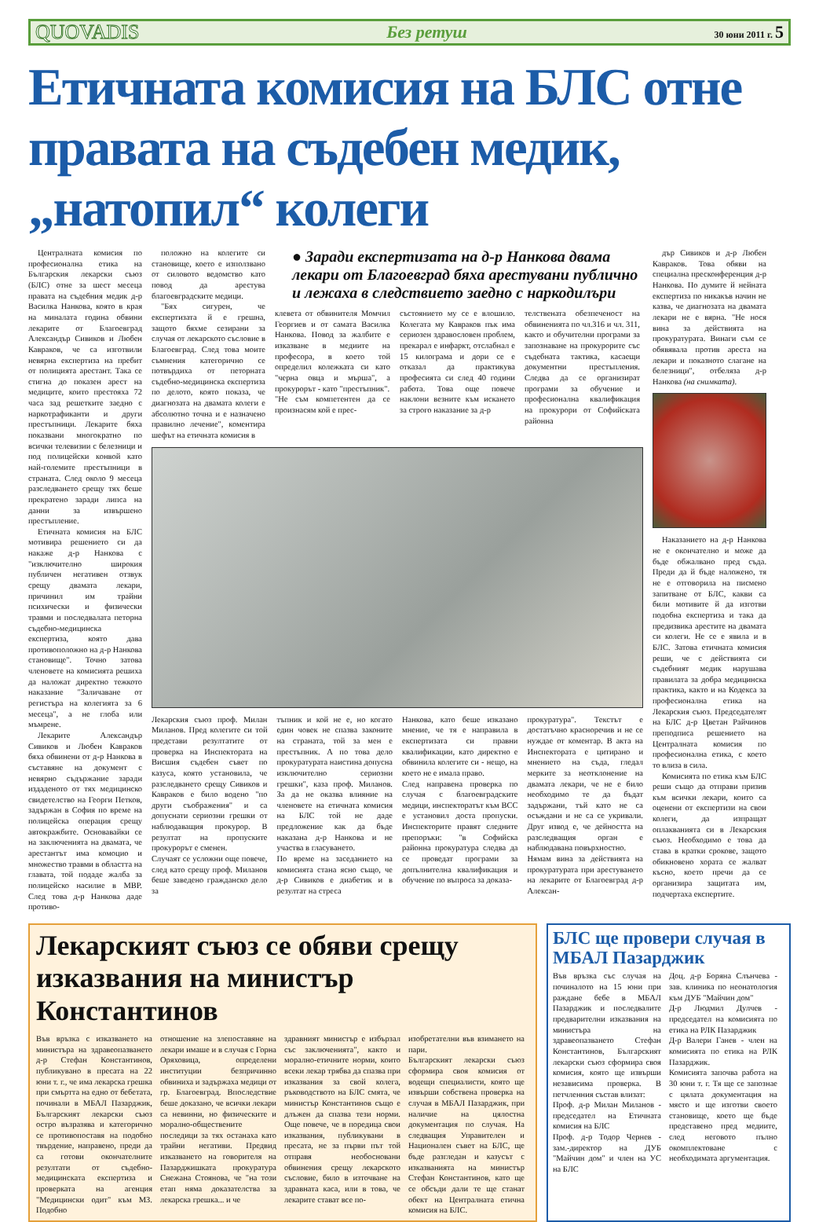QUOVADIS Без ретуш 30 юни 2011 г. 5
Етичната комисия на БЛС отне правата на съдебен медик, „натопил“ колеги
Централната комисия по професионална етика на Българския лекарски съюз (БЛС) отне за шест месеца правата на съдебния медик д-р Василка Нанкова, която в края на миналата година обвини лекарите от Благоевград Александър Сивиков и Любен Кавраков, че са изготвили невярна експертиза на пребит от полицията арестант. Така се стигна до показен арест на медиците, които престояха 72 часа зад решетките заедно с наркотрафиканти и други престъпници. Лекарите бяха показвани многократно по всички телевизии с белезници и под полицейски конвой като най-големите престъпници в страната. След около 9 месеца разследването срещу тях беше прекратено заради липса на данни за извършено престъпление.
Етичната комисия на БЛС мотивира решението си да накаже д-р Нанкова с "изключително широкия публичен негативен отзвук срещу двамата лекари, причинил им трайни психически и физически травми и последвалата петорна съдебно-медицинска експертиза, която дава противоположно на д-р Нанкова становище". Точно затова членовете на комисията решиха да наложат директно тежкото наказание "Заличаване от регистъра на колегията за 6 месеца", а не глоба или мъмрене.
Лекарите Александър Сивиков и Любен Кавраков бяха обвинени от д-р Нанкова в съставяне на документ с невярно съдържание заради издаденото от тях медицинско свидетелство на Георги Петков, задържан в София по време на полицейска операция срещу автокражбите. Основавайки се на заключенията на двамата, че арестантът има комоцио и множество травми в областта на главата, той подаде жалба за полицейско насилие в МВР. След това д-р Нанкова даде противо-
положно на колегите си становище, което е използвано от силовото ведомство като повод да арестува благоевградските медици.
"Бях сигурен, че експертизата й е грешна, защото бяхме сезирани за случая от лекарското съсловие в Благоевград. След това моите съмнения категорично се потвърдиха от петорната съдебно-медицинска експертиза по делото, която показа, че диагнозата на двамата колеги е абсолютно точна и е назначено правилно лечение", коментира шефът на етичната комисия в
● Заради експертизата на д-р Нанкова двама лекари от Благоевград бяха арестувани публично и лежаха в следствието заедно с наркодилъри
клевета от обвинителя Момчил Георгиев и от самата Василка Нанкова. Повод за жалбите е изказване в медиите на професора, в което той определил колежката си като "черна овца и мърша", а прокурорът - като "престъпник".
"Не съм компетентен да се произнасям кой е прес-
състоянието му се е влошило. Колегата му Кавраков пък има сериозен здравословен проблем, прекарал е инфаркт, отслабнал е 15 килограма и дори се е отказал да практикува професията си след 40 години работа. Това още повече наклони везните към искането за строго наказание за д-р
телствената обезпеченост на обвиненията по чл.316 и чл. 311, както и обучителни програми за запознаване на прокурорите със съдебната тактика, касаещи документни престъпления. Следва да се организират програми за обучение и професионална квалификация на прокурори от Софийската районна
Лекарския съюз проф. Милан Миланов. Пред колегите си той представи резултатите от проверка на Инспектората на Висшия съдебен съвет по казуса, която установила, че разследването срещу Сивиков и Кавраков е било водено "по други съображения" и са допуснати сериозни грешки от наблюдаващия прокурор. В резултат на пропуските прокурорът е сменен.
Случаят се усложни още повече, след като срещу проф. Миланов беше заведено гражданско дело за
тъпник и кой не е, но когато един човек не спазва законите на страната, той за мен е престъпник. А по това дело прокуратурата наистина допусна изключително сериозни грешки", каза проф. Миланов. За да не оказва влияние на членовете на етичната комисия на БЛС той не даде предложение как да бъде наказана д-р Нанкова и не участва в гласуването.
По време на заседанието на комисията стана ясно също, че д-р Сивиков е диабетик и в резултат на стреса
Нанкова, като беше изказано мнение, че тя е направила в експертизата си правни квалификации, като директно е обвинила колегите си - нещо, на което не е имала право.
След направена проверка по случая с благоевградските медици, инспекторатът към ВСС е установил доста пропуски. Инспекторите правят следните препоръки: "в Софийска районна прокуратура следва да се проведат програми за допълнителна квалификация и обучение по въпроса за доказа-
прокуратура". Текстът е достатъчно красноречив и не се нуждае от коментар. В акта на Инспектората е цитирано и мнението на съда, гледал мерките за неотклонение на двамата лекари, че не е било необходимо те да бъдат задържани, тъй като не са осъждани и не са се укривали. Друг извод е, че дейността на разследващия орган е наблюдавана повърхностно.
Нямам вина за действията на прокуратурата при арестуването на лекарите от Благоевград д-р Алексан-
дър Сивиков и д-р Любен Кавраков. Това обяви на специална пресконференция д-р Нанкова. По думите й нейната експертиза по никакъв начин не казва, че диагнозата на двамата лекари не е вярна. "Не нося вина за действията на прокуратурата. Винаги съм се обявявала против ареста на лекари и показното слагане на белезници", отбеляза д-р Нанкова (на снимката).
Наказанието на д-р Нанкова не е окончателно и може да бъде обжалвано пред съда. Преди да й бъде наложено, тя не е отговорила на писмено запитване от БЛС, какви са били мотивите й да изготви подобна експертиза и така да предизвика арестите на двамата си колеги. Не се е явила и в БЛС. Затова етичната комисия реши, че с действията си съдебният медик нарушава правилата за добра медицинска практика, както и на Кодекса за професионална етика на Лекарския съюз. Председателят на БЛС д-р Цветан Райчинов преподписа решението на Централната комисия по професионална етика, с което то влиза в сила.
Комисията по етика към БЛС реши също да отправи призив към всички лекари, които са оценени от експертизи на свои колеги, да изпращат оплакванията си в Лекарския съюз. Необходимо е това да става в кратки срокове, защото обикновено хората се жалват късно, което пречи да се организира защитата им, подчертаха експертите.
Лекарският съюз се обяви срещу изказвания на министър Константинов
Във връзка с изказването на министъра на здравеопазването д-р Стефан Константинов, публикувано в пресата на 22 юни т. г., че има лекарска грешка при смъртта на едно от бебетата, починали в МБАЛ Пазарджик, Българският лекарски съюз остро възразява и категорично се противопоставя на подобно твърдение, направено, преди да са готови окончателните резултати от съдебно-медицинската експертиза и проверката на агенция "Медицински одит" към МЗ. Подобно
отношение на злепоставяне на лекари имаше и в случая с Горна Оряховица, определени институции безпричинно обвиниха и задържаха медици от гр. Благоевград. Впоследствие беше доказано, че всички лекари са невинни, но физическите и морално-обществените последици за тях останаха като трайни негативи. Предвид изказването на говорителя на Пазарджишката прокуратура Снежана Стоянова, че "на този етап няма доказателства за лекарска грешка... и че
здравният министър е избързал със заключенията", както и морално-етичните норми, които всеки лекар трябва да спазва при изказвания за свой колега, ръководството на БЛС смята, че министър Константинов също е длъжен да спазва тези норми. Още повече, че в поредица свои изказвания, публикувани в пресата, не за първи път той отправя необосновани обвинения срещу лекарското съсловие, било в източване на здравната каса, или в това, че лекарите стават все по-
изобретателни във взимането на пари.
Българският лекарски съюз сформира своя комисия от водещи специалисти, която ще извърши собствена проверка на случая в МБАЛ Пазарджик, при наличие на цялостна документация по случая. На следващия Управителен и Национален съвет на БЛС, ще бъде разгледан и казусът с изказванията на министър Стефан Константинов, като ще се обсъди дали те ще станат обект на Централната етична комисия на БЛС.
БЛС ще провери случая в МБАЛ Пазарджик
Във връзка със случая на починалото на 15 юни при раждане бебе в МБАЛ Пазарджик и последвалите предварителни изказвания на министъра на здравеопазването Стефан Константинов, Българският лекарски съюз сформира своя комисия, която ще извърши независима проверка. В петчленния състав влизат:
Проф. д-р Милан Миланов - председател на Етичната комисия на БЛС
Проф. д-р Тодор Чернев - зам.-директор на ДУБ "Майчин дом" и член на УС на БЛС
Доц. д-р Боряна Слънчева - зав. клиника по неонатология към ДУБ "Майчин дом"
Д-р Людмил Дулчев - председател на комисията по етика на РЛК Пазарджик
Д-р Валери Ганев - член на комисията по етика на РЛК Пазарджик.
Комисията започва работа на 30 юни т. г. Тя ще се запознае с цялата документация на място и ще изготви своето становище, което ще бъде представено пред медиите, след неговото пълно окомплектоване с необходимата аргументация.